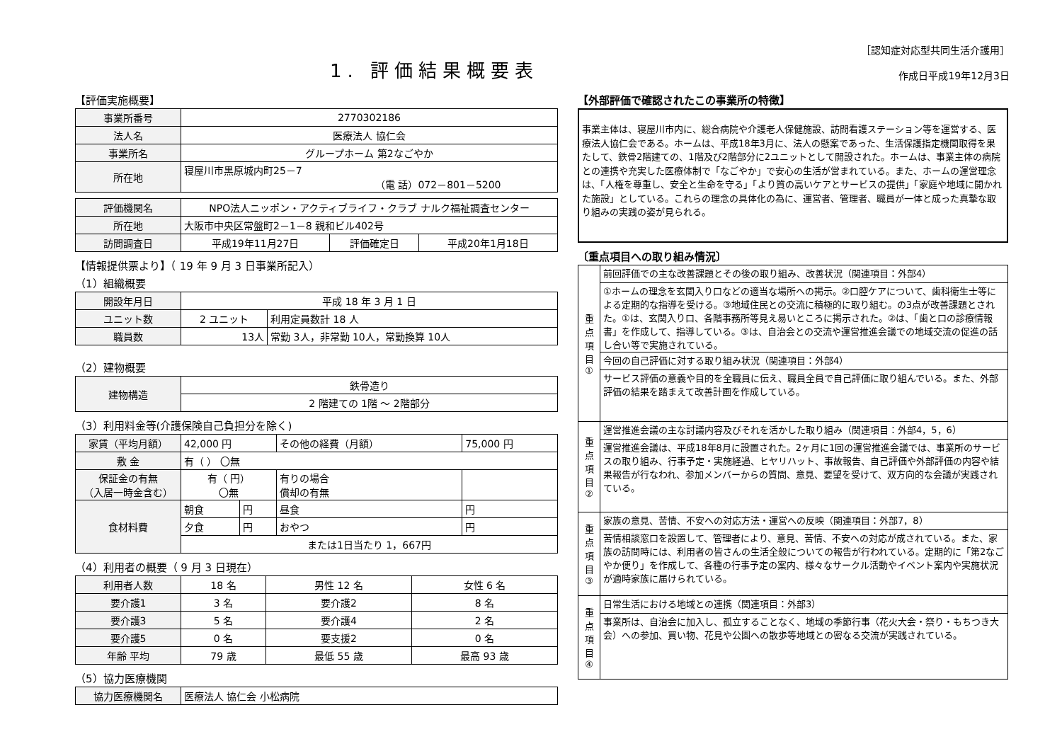1. 評価結果概要表
［認知症対応型共同生活介護用］
作成日平成19年12月3日
【評価実施概要】
| 事業所番号 | 2770302186 |
| 法人名 | 医療法人 協仁会 |
| 事業所名 | グループホーム 第2なごやか |
| 所在地 | 寝屋川市黒原城内町25－7 （電 話）072－801－5200 |
| 評価機関名 | NPO法人ニッポン・アクティブライフ・クラブ ナルク福祉調査センター | | |
| 所在地 | 大阪市中央区常盤町2－1－8 親和ビル402号 | | |
| 訪問調査日 | 平成19年11月27日 | 評価確定日 | 平成20年1月18日 |
【情報提供票より】（ 19 年 9 月 3 日事業所記入）
（1）組織概要
| 開設年月日 | 平成 18 年 3 月 1 日 | |
| ユニット数 | 2 ユニット | 利用定員数計 18 人 |
| 職員数 | 13人 | 常勤 3人，非常勤 10人，常勤換算 10人 |
（2）建物概要
| 建物構造 | 鉄骨造り |
| | 2 階建ての 1階 ～ 2階部分 |
（3）利用料金等(介護保険自己負担分を除く)
| 家賃（平均月額） | 42,000 円 | | その他の経費（月額） | 75,000 円 | |
| 敷 金 | 有（ ） 〇無 | | | | |
| 保証金の有無 （入居一時金含む） | 有（ 円） 〇無 | | 有りの場合 償却の有無 | | |
| 食材料費 | 朝食 | 円 | 昼食 | 円 | |
| | 夕食 | 円 | おやつ | 円 | |
| | または1日当たり 1，667円 | | | | |
（4）利用者の概要（ 9 月 3 日現在）
| 利用者人数 | 18 名 | 男性 12 名 | 女性 6 名 |
| 要介護1 | 3 名 | 要介護2 | 8 名 |
| 要介護3 | 5 名 | 要介護4 | 2 名 |
| 要介護5 | 0 名 | 要支援2 | 0 名 |
| 年齢 平均 | 79 歳 | 最低 55 歳 | 最高 93 歳 |
（5）協力医療機関
| 協力医療機関名 | 医療法人 協仁会 小松病院 |
【外部評価で確認されたこの事業所の特徴】
事業主体は、寝屋川市内に、総合病院や介護老人保健施設、訪問看護ステーション等を運営する、医療法人協仁会である。ホームは、平成18年3月に、法人の懸案であった、生活保護指定機関取得を果たして、鉄骨2階建ての、1階及び2階部分に2ユニットとして開設された。ホームは、事業主体の病院との連携や充実した医療体制で「なごやか」で安心の生活が営まれている。また、ホームの運営理念は、「人権を尊重し、安全と生命を守る」「より質の高いケアとサービスの提供」「家庭や地域に開かれた施設」としている。これらの理念の具体化の為に、運営者、管理者、職員が一体と成った真摯な取り組みの実践の姿が見られる。
〔重点項目への取り組み情況〕
| 重点項目① | 前回評価での主な改善課題とその後の取り組み、改善状況（関連項目：外部4） |
| | ①ホームの理念を玄関入り口などの適当な場所への掲示。②口腔ケアについて、歯科衛生士等による定期的な指導を受ける。③地域住民との交流に積極的に取り組む。の3点が改善課題とされた。①は、玄関入り口、各階事務所等見え易いところに掲示された。②は、「歯と口の診療情報書」を作成して、指導している。③は、自治会との交流や運営推進会議での地域交流の促進の話し合い等で実施されている。 |
| | 今回の自己評価に対する取り組み状況（関連項目：外部4） |
| | サービス評価の意義や目的を全職員に伝え、職員全員で自己評価に取り組んでいる。また、外部評価の結果を踏まえて改善計画を作成している。 |
| 重点項目② | 運営推進会議の主な討議内容及びそれを活かした取り組み（関連項目：外部4，5，6） |
| | 運営推進会議は、平成18年8月に設置された。2ヶ月に1回の運営推進会議では、事業所のサービスの取り組み、行事予定・実施経過、ヒヤリハット、事故報告、自己評価や外部評価の内容や結果報告が行なわれ、参加メンバーからの質問、意見、要望を受けて、双方向的な会議が実践されている。 |
| 重点項目③ | 家族の意見、苦情、不安への対応方法・運営への反映（関連項目：外部7，8） |
| | 苦情相談窓口を設置して、管理者により、意見、苦情、不安への対応が成されている。また、家族の訪問時には、利用者の皆さんの生活全般についての報告が行われている。定期的に「第2なごやか便り」を作成して、各種の行事予定の案内、様々なサークル活動やイベント案内や実施状況が適時家族に届けられている。 |
| 重点項目④ | 日常生活における地域との連携（関連項目：外部3） |
| | 事業所は、自治会に加入し、孤立することなく、地域の季節行事（花火大会・祭り・もちつき大会）への参加、買い物、花見や公園への散歩等地域との密なる交流が実践されている。 |